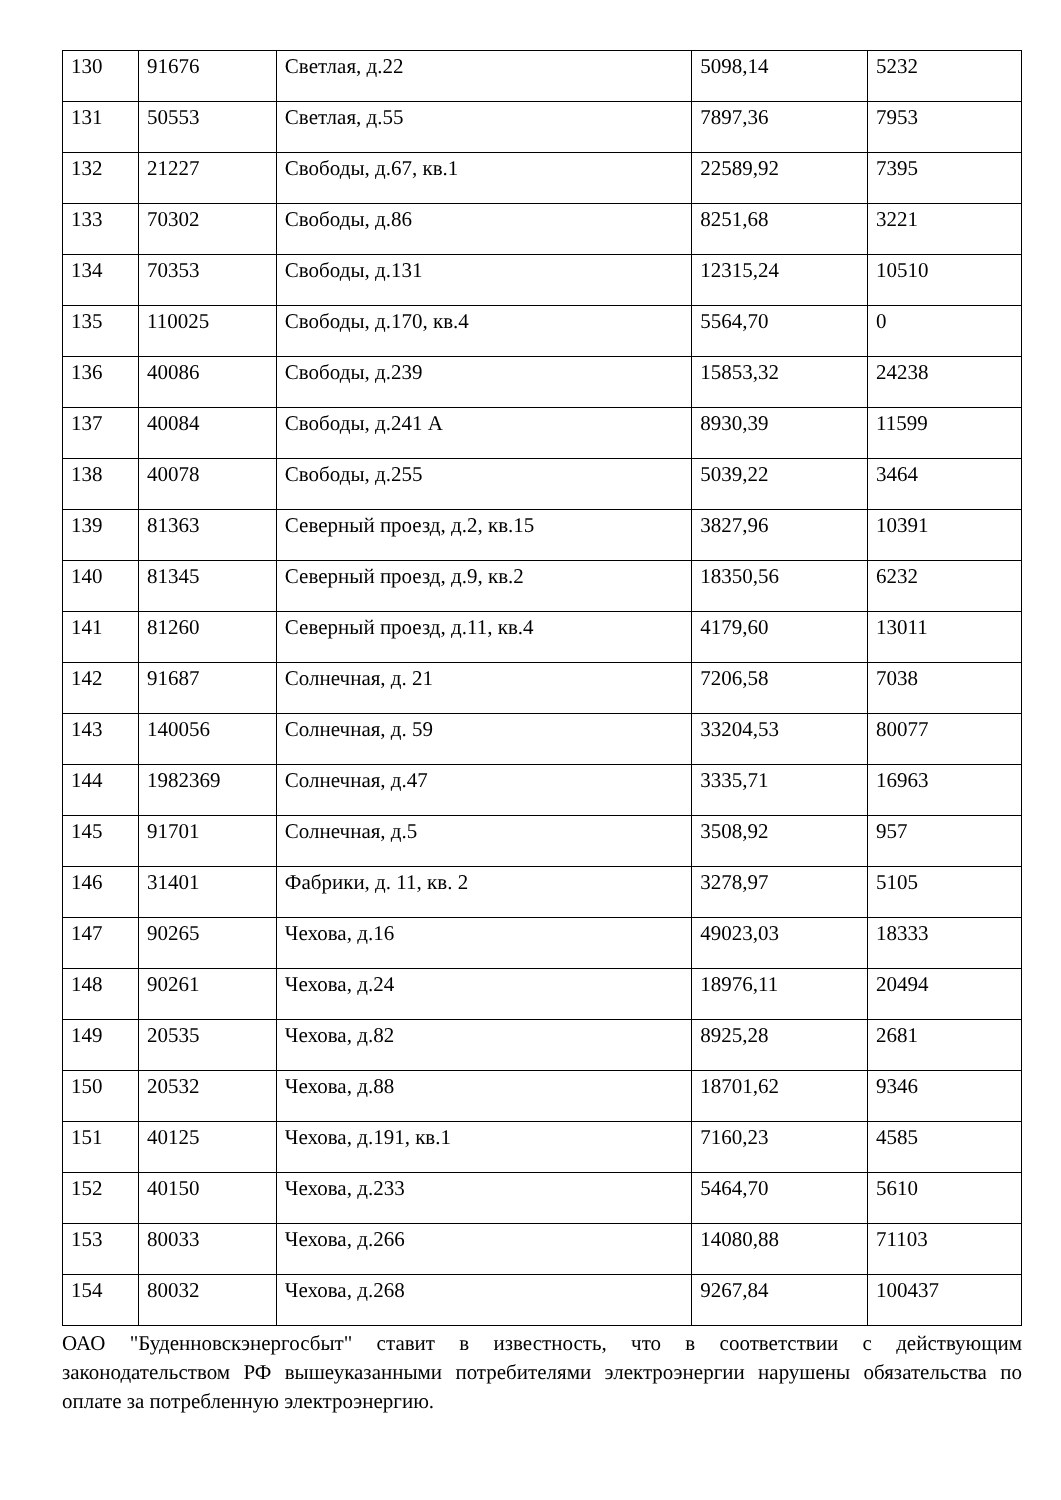| 130 | 91676 | Светлая, д.22 | 5098,14 | 5232 |
| 131 | 50553 | Светлая, д.55 | 7897,36 | 7953 |
| 132 | 21227 | Свободы, д.67, кв.1 | 22589,92 | 7395 |
| 133 | 70302 | Свободы, д.86 | 8251,68 | 3221 |
| 134 | 70353 | Свободы, д.131 | 12315,24 | 10510 |
| 135 | 110025 | Свободы, д.170, кв.4 | 5564,70 | 0 |
| 136 | 40086 | Свободы, д.239 | 15853,32 | 24238 |
| 137 | 40084 | Свободы, д.241 А | 8930,39 | 11599 |
| 138 | 40078 | Свободы, д.255 | 5039,22 | 3464 |
| 139 | 81363 | Северный проезд, д.2, кв.15 | 3827,96 | 10391 |
| 140 | 81345 | Северный проезд, д.9, кв.2 | 18350,56 | 6232 |
| 141 | 81260 | Северный проезд, д.11, кв.4 | 4179,60 | 13011 |
| 142 | 91687 | Солнечная, д. 21 | 7206,58 | 7038 |
| 143 | 140056 | Солнечная, д. 59 | 33204,53 | 80077 |
| 144 | 1982369 | Солнечная, д.47 | 3335,71 | 16963 |
| 145 | 91701 | Солнечная, д.5 | 3508,92 | 957 |
| 146 | 31401 | Фабрики, д. 11, кв. 2 | 3278,97 | 5105 |
| 147 | 90265 | Чехова, д.16 | 49023,03 | 18333 |
| 148 | 90261 | Чехова, д.24 | 18976,11 | 20494 |
| 149 | 20535 | Чехова, д.82 | 8925,28 | 2681 |
| 150 | 20532 | Чехова, д.88 | 18701,62 | 9346 |
| 151 | 40125 | Чехова, д.191, кв.1 | 7160,23 | 4585 |
| 152 | 40150 | Чехова, д.233 | 5464,70 | 5610 |
| 153 | 80033 | Чехова, д.266 | 14080,88 | 71103 |
| 154 | 80032 | Чехова, д.268 | 9267,84 | 100437 |
ОАО "Буденновскэнергосбыт" ставит в известность, что в соответствии с действующим законодательством РФ вышеуказанными потребителями электроэнергии нарушены обязательства по оплате за потребленную электроэнергию.